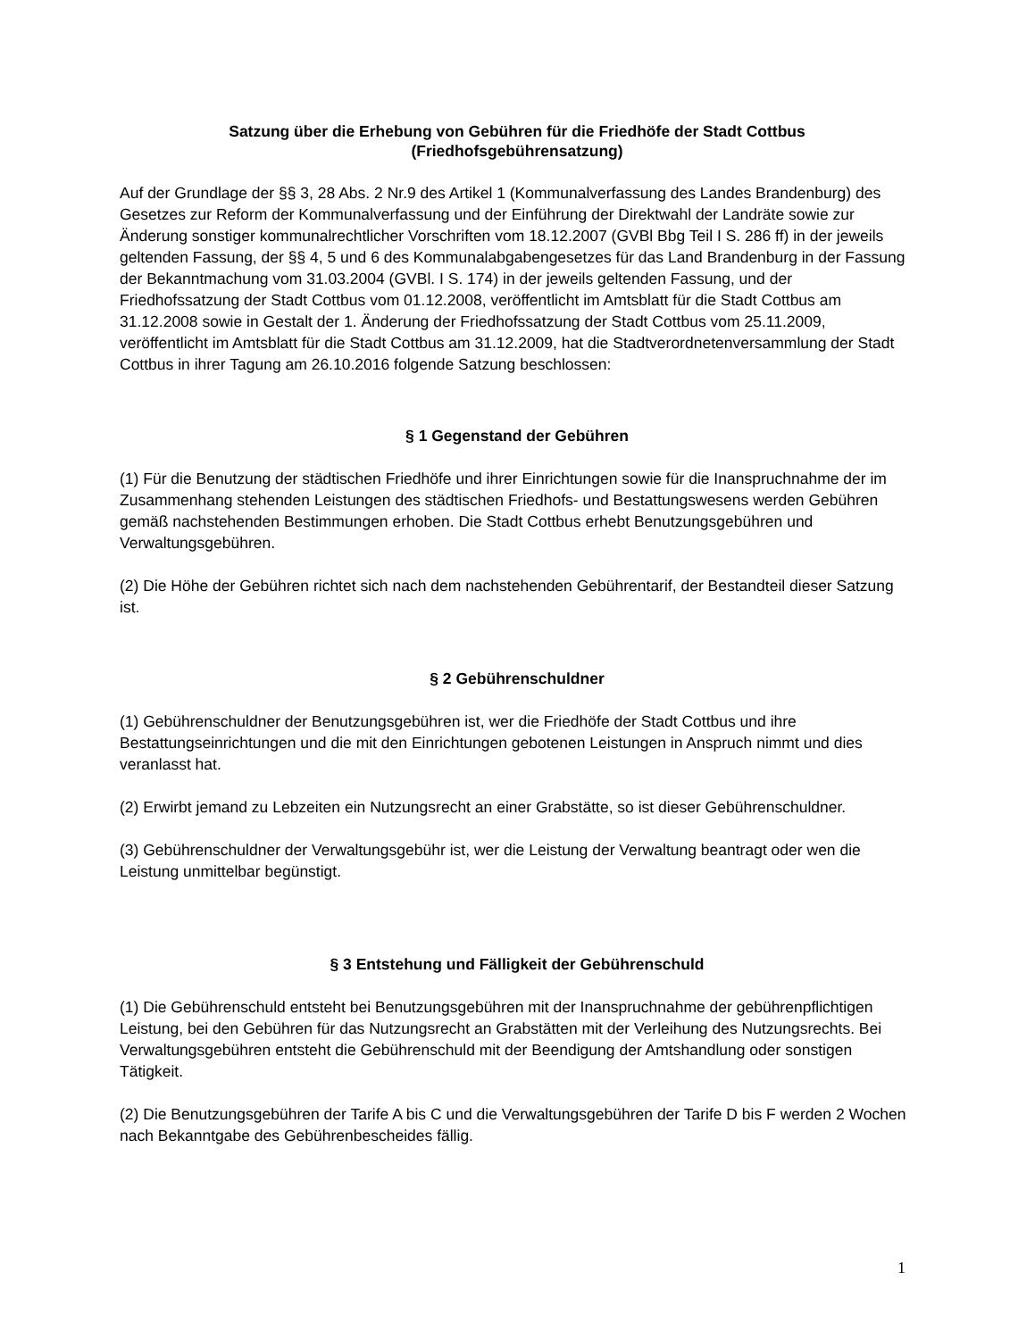Satzung über die Erhebung von Gebühren für die Friedhöfe der Stadt Cottbus
(Friedhofsgebührensatzung)
Auf der Grundlage der §§ 3, 28 Abs. 2 Nr.9 des Artikel 1 (Kommunalverfassung des Landes Brandenburg) des Gesetzes zur Reform der Kommunalverfassung und der Einführung der Direktwahl der Landräte sowie zur Änderung sonstiger kommunalrechtlicher Vorschriften vom 18.12.2007 (GVBl Bbg Teil I S. 286 ff) in der jeweils geltenden Fassung, der §§ 4, 5 und 6 des Kommunalabgabengesetzes für das Land Brandenburg in der Fassung der Bekanntmachung vom 31.03.2004 (GVBl. I S. 174) in der jeweils geltenden Fassung, und der Friedhofssatzung der Stadt Cottbus vom 01.12.2008, veröffentlicht im Amtsblatt für die Stadt Cottbus am 31.12.2008 sowie in Gestalt der 1. Änderung der Friedhofssatzung der Stadt Cottbus vom 25.11.2009, veröffentlicht im Amtsblatt für die Stadt Cottbus am 31.12.2009, hat die Stadtverordnetenversammlung der Stadt Cottbus in ihrer Tagung am 26.10.2016 folgende Satzung beschlossen:
§ 1 Gegenstand der Gebühren
(1) Für die Benutzung der städtischen Friedhöfe und ihrer Einrichtungen sowie für die Inanspruchnahme der im Zusammenhang stehenden Leistungen des städtischen Friedhofs- und Bestattungswesens werden Gebühren gemäß nachstehenden Bestimmungen erhoben. Die Stadt Cottbus erhebt Benutzungsgebühren und Verwaltungsgebühren.
(2) Die Höhe der Gebühren richtet sich nach dem nachstehenden Gebührentarif, der Bestandteil dieser Satzung ist.
§ 2 Gebührenschuldner
(1) Gebührenschuldner der Benutzungsgebühren ist, wer die Friedhöfe der Stadt Cottbus und ihre Bestattungseinrichtungen und die mit den Einrichtungen gebotenen Leistungen in Anspruch nimmt und dies veranlasst hat.
(2) Erwirbt jemand zu Lebzeiten ein Nutzungsrecht an einer Grabstätte, so ist dieser Gebührenschuldner.
(3) Gebührenschuldner der Verwaltungsgebühr ist, wer die Leistung der Verwaltung beantragt oder wen die Leistung unmittelbar begünstigt.
§ 3 Entstehung und Fälligkeit der Gebührenschuld
(1) Die Gebührenschuld entsteht bei Benutzungsgebühren mit der Inanspruchnahme der gebührenpflichtigen Leistung, bei den Gebühren für das Nutzungsrecht an Grabstätten mit der Verleihung des Nutzungsrechts. Bei Verwaltungsgebühren entsteht die Gebührenschuld mit der Beendigung der Amtshandlung oder sonstigen Tätigkeit.
(2) Die Benutzungsgebühren der Tarife A bis C und die Verwaltungsgebühren der Tarife D bis F werden 2 Wochen nach Bekanntgabe des Gebührenbescheides fällig.
1